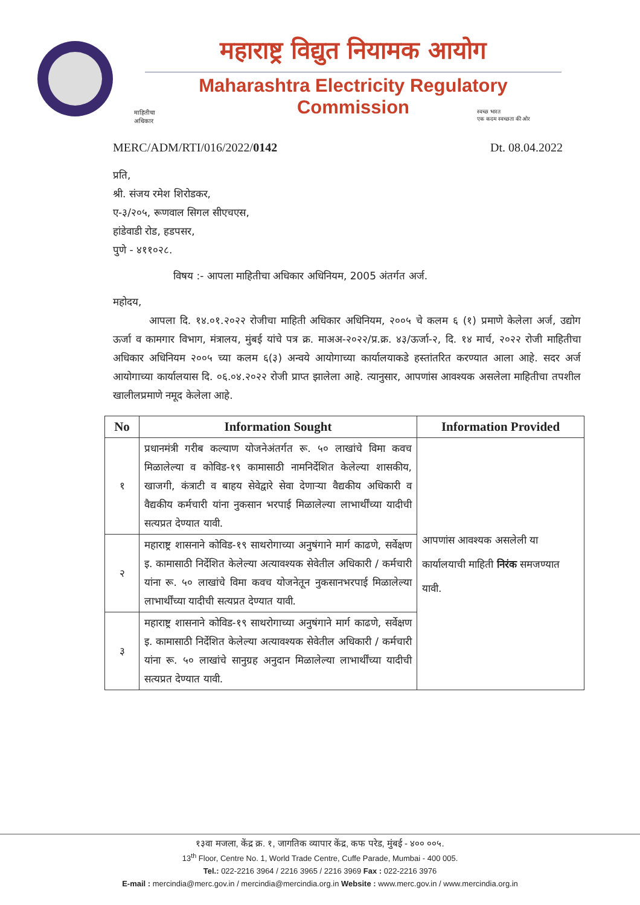महाराष्ट्र विद्युत नियामक आयोग
Maharashtra Electricity Regulatory Commission
माहितीचा
अधिकार
स्वच्छ भारत
एक कदम स्वच्छता की ओर
MERC/ADM/RTI/016/2022/0142 Dt. 08.04.2022
प्रति,
श्री. संजय रमेश शिरोडकर,
ए-३/२०५, रूणवाल सिगल सीएचएस,
हांडेवाडी रोड, हडपसर,
पुणे - ४११०२८.
विषय :- आपला माहितीचा अधिकार अधिनियम, 2005 अंतर्गत अर्ज.
महोदय,
आपला दि. १४.०१.२०२२ रोजीचा माहिती अधिकार अधिनियम, २००५ चे कलम ६ (१) प्रमाणे केलेला अर्ज, उद्योग ऊर्जा व कामगार विभाग, मंत्रालय, मुंबई यांचे पत्र क्र. माअअ-२०२२/प्र.क्र. ४३/ऊर्जा-२, दि. १४ मार्च, २०२२ रोजी माहितीचा अधिकार अधिनियम २००५ च्या कलम ६(३) अन्वये आयोगाच्या कार्यालयाकडे हस्तांतरित करण्यात आला आहे. सदर अर्ज आयोगाच्या कार्यालयास दि. ०६.०४.२०२२ रोजी प्राप्त झालेला आहे. त्यानुसार, आपणांस आवश्यक असलेला माहितीचा तपशील खालीलप्रमाणे नमूद केलेला आहे.
| No | Information Sought | Information Provided |
| --- | --- | --- |
| १ | प्रधानमंत्री गरीब कल्याण योजनेअंतर्गत रू. ५० लाखांचे विमा कवच मिळालेल्या व कोविड-१९ कामासाठी नामनिर्देशित केलेल्या शासकीय, खाजगी, कंत्राटी व बाहय सेवेद्वारे सेवा देणाऱ्या वैद्यकीय अधिकारी व वैद्यकीय कर्मचारी यांना नुकसान भरपाई मिळालेल्या लाभार्थींच्या यादीची सत्यप्रत देण्यात यावी. | आपणांस आवश्यक असलेली या कार्यालयाची माहिती निरंक समजण्यात यावी. |
| २ | महाराष्ट्र शासनाने कोविड-१९ साथरोगाच्या अनुषंगाने मार्ग काढणे, सर्वेक्षण इ. कामासाठी निर्देशित केलेल्या अत्यावश्यक सेवेतील अधिकारी / कर्मचारी यांना रू. ५० लाखांचे विमा कवच योजनेतून नुकसानभरपाई मिळालेल्या लाभार्थींच्या यादीची सत्यप्रत देण्यात यावी. | |
| ३ | महाराष्ट्र शासनाने कोविड-१९ साथरोगाच्या अनुषंगाने मार्ग काढणे, सर्वेक्षण इ. कामासाठी निर्देशित केलेल्या अत्यावश्यक सेवेतील अधिकारी / कर्मचारी यांना रू. ५० लाखांचे सानुग्रह अनुदान मिळालेल्या लाभार्थींच्या यादीची सत्यप्रत देण्यात यावी. | |
१३वा मजला, केंद्र क्र. १, जागतिक व्यापार केंद्र, कफ परेड, मुंबई - ४०० ००५.
13<sup>th</sup> Floor, Centre No. 1, World Trade Centre, Cuffe Parade, Mumbai - 400 005.
Tel.: 022-2216 3964 / 2216 3965 / 2216 3969 Fax : 022-2216 3976
E-mail : mercindia@merc.gov.in / mercindia@mercindia.org.in Website : www.merc.gov.in / www.mercindia.org.in